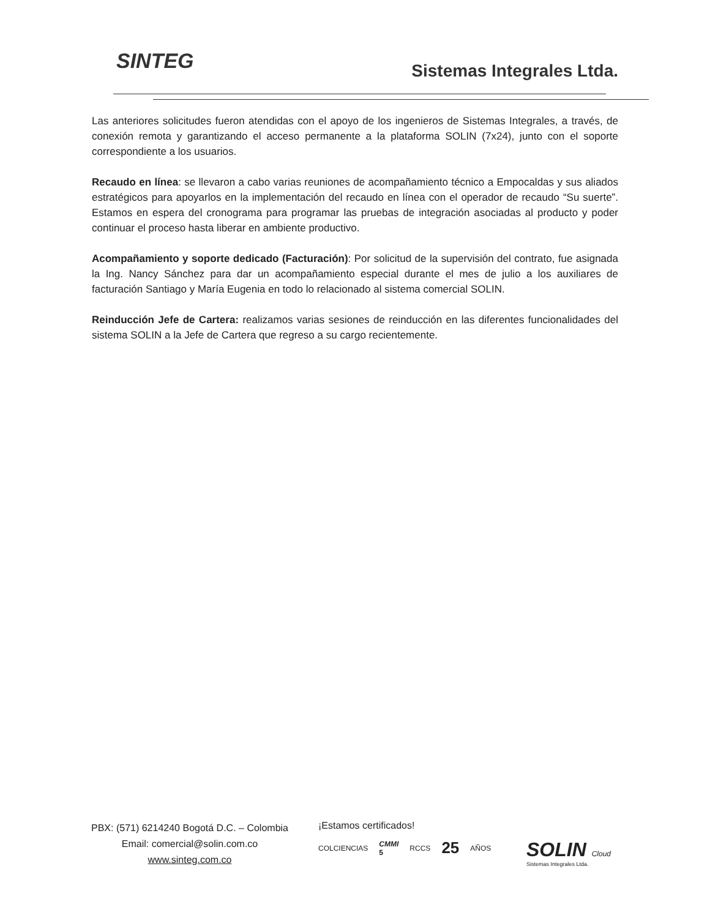SINTEG Sistemas Integrales Ltda.
Las anteriores solicitudes fueron atendidas con el apoyo de los ingenieros de Sistemas Integrales, a través, de conexión remota y garantizando el acceso permanente a la plataforma SOLIN (7x24), junto con el soporte correspondiente a los usuarios.
Recaudo en línea: se llevaron a cabo varias reuniones de acompañamiento técnico a Empocaldas y sus aliados estratégicos para apoyarlos en la implementación del recaudo en línea con el operador de recaudo “Su suerte”. Estamos en espera del cronograma para programar las pruebas de integración asociadas al producto y poder continuar el proceso hasta liberar en ambiente productivo.
Acompañamiento y soporte dedicado (Facturación): Por solicitud de la supervisión del contrato, fue asignada la Ing. Nancy Sánchez para dar un acompañamiento especial durante el mes de julio a los auxiliares de facturación Santiago y María Eugenia en todo lo relacionado al sistema comercial SOLIN.
Reinducción Jefe de Cartera: realizamos varias sesiones de reinducción en las diferentes funcionalidades del sistema SOLIN a la Jefe de Cartera que regreso a su cargo recientemente.
PBX: (571) 6214240 Bogotá D.C. – Colombia
Email: comercial@solin.com.co
www.sinteg.com.co
¡Estamos certificados!
COLCIENCIAS CMMI 5 RCCS 25 AÑOS
SOLIN Cloud
Sistemas Integrales Ltda.